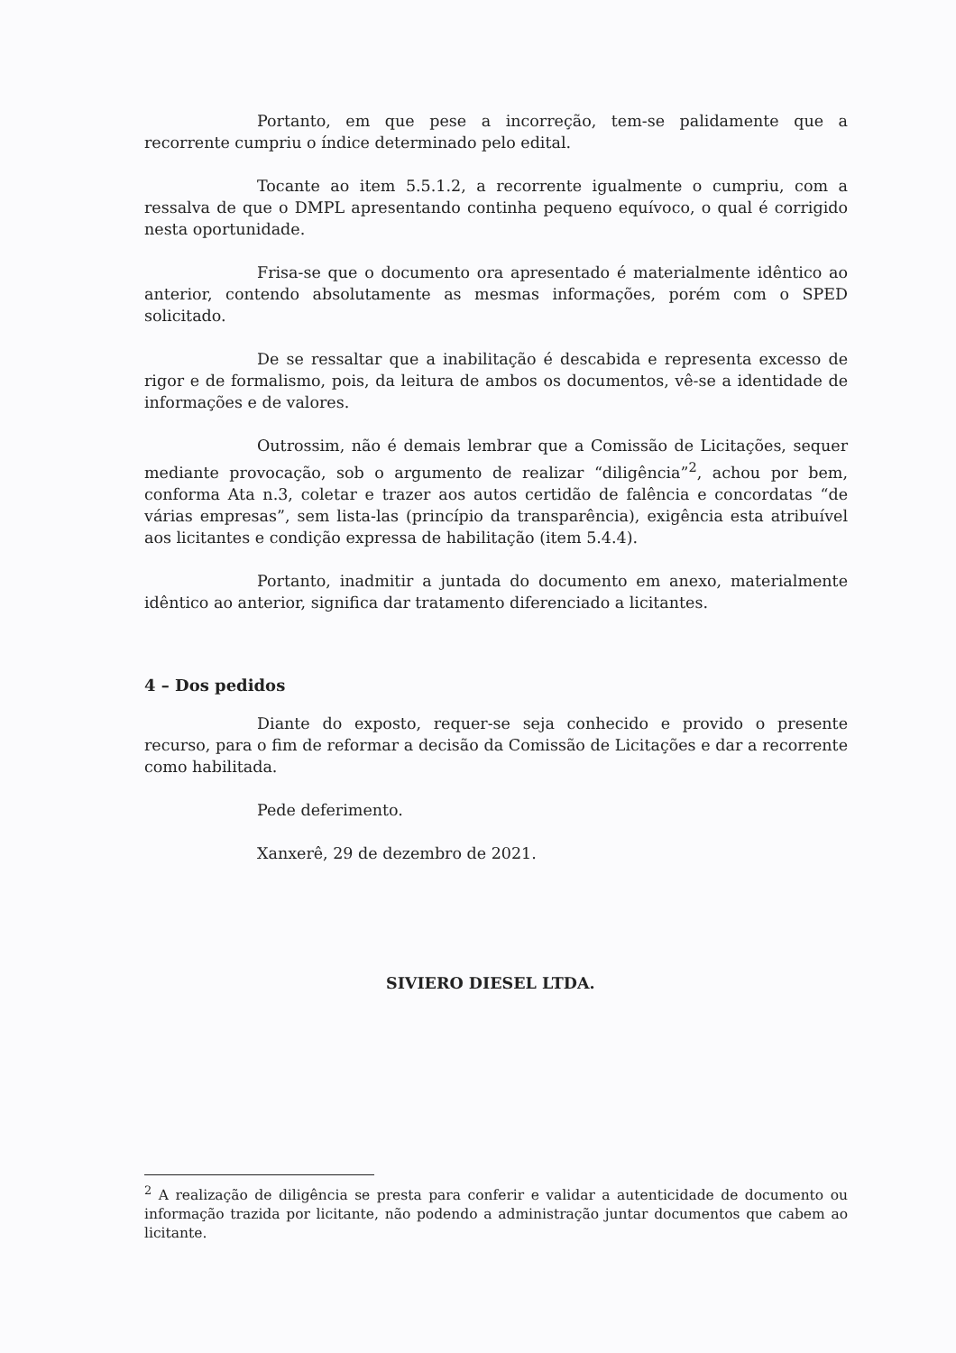Portanto, em que pese a incorreção, tem-se palidamente que a recorrente cumpriu o índice determinado pelo edital.
Tocante ao item 5.5.1.2, a recorrente igualmente o cumpriu, com a ressalva de que o DMPL apresentando continha pequeno equívoco, o qual é corrigido nesta oportunidade.
Frisa-se que o documento ora apresentado é materialmente idêntico ao anterior, contendo absolutamente as mesmas informações, porém com o SPED solicitado.
De se ressaltar que a inabilitação é descabida e representa excesso de rigor e de formalismo, pois, da leitura de ambos os documentos, vê-se a identidade de informações e de valores.
Outrossim, não é demais lembrar que a Comissão de Licitações, sequer mediante provocação, sob o argumento de realizar “diligência”<sup>2</sup>, achou por bem, conforma Ata n.3, coletar e trazer aos autos certidão de falência e concordatas “de várias empresas”, sem lista-las (princípio da transparência), exigência esta atribuível aos licitantes e condição expressa de habilitação (item 5.4.4).
Portanto, inadmitir a juntada do documento em anexo, materialmente idêntico ao anterior, significa dar tratamento diferenciado a licitantes.
4 – Dos pedidos
Diante do exposto, requer-se seja conhecido e provido o presente recurso, para o fim de reformar a decisão da Comissão de Licitações e dar a recorrente como habilitada.
Pede deferimento.
Xanxerê, 29 de dezembro de 2021.
SIVIERO DIESEL LTDA.
<sup>2</sup> A realização de diligência se presta para conferir e validar a autenticidade de documento ou informação trazida por licitante, não podendo a administração juntar documentos que cabem ao licitante.